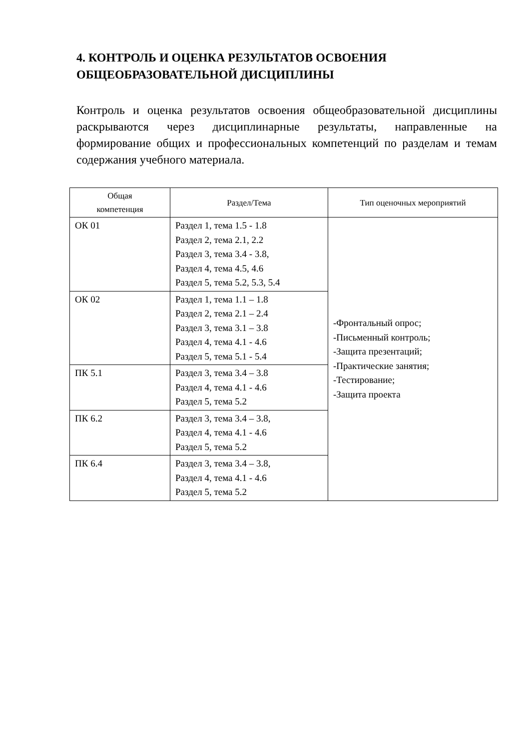4. КОНТРОЛЬ И ОЦЕНКА РЕЗУЛЬТАТОВ ОСВОЕНИЯ ОБЩЕОБРАЗОВАТЕЛЬНОЙ ДИСЦИПЛИНЫ
Контроль и оценка результатов освоения общеобразовательной дисциплины раскрываются через дисциплинарные результаты, направленные на формирование общих и профессиональных компетенций по разделам и темам содержания учебного материала.
| Общая компетенция | Раздел/Тема | Тип оценочных мероприятий |
| --- | --- | --- |
| ОК 01 | Раздел 1, тема 1.5 - 1.8 Раздел 2, тема 2.1, 2.2 Раздел 3, тема 3.4 - 3.8, Раздел 4, тема 4.5, 4.6 Раздел 5, тема 5.2, 5.3, 5.4 | -Фронтальный опрос; -Письменный контроль; -Защита презентаций; -Практические занятия; -Тестирование; -Защита проекта |
| ОК 02 | Раздел 1, тема 1.1 – 1.8 Раздел 2, тема 2.1 – 2.4 Раздел 3, тема 3.1 – 3.8 Раздел 4, тема 4.1 - 4.6 Раздел 5, тема 5.1 - 5.4 | |
| ПК 5.1 | Раздел 3, тема 3.4 – 3.8 Раздел 4, тема 4.1 - 4.6 Раздел 5, тема 5.2 | |
| ПК 6.2 | Раздел 3, тема 3.4 – 3.8, Раздел 4, тема 4.1 - 4.6 Раздел 5, тема 5.2 | |
| ПК 6.4 | Раздел 3, тема 3.4 – 3.8, Раздел 4, тема 4.1 - 4.6 Раздел 5, тема 5.2 | |